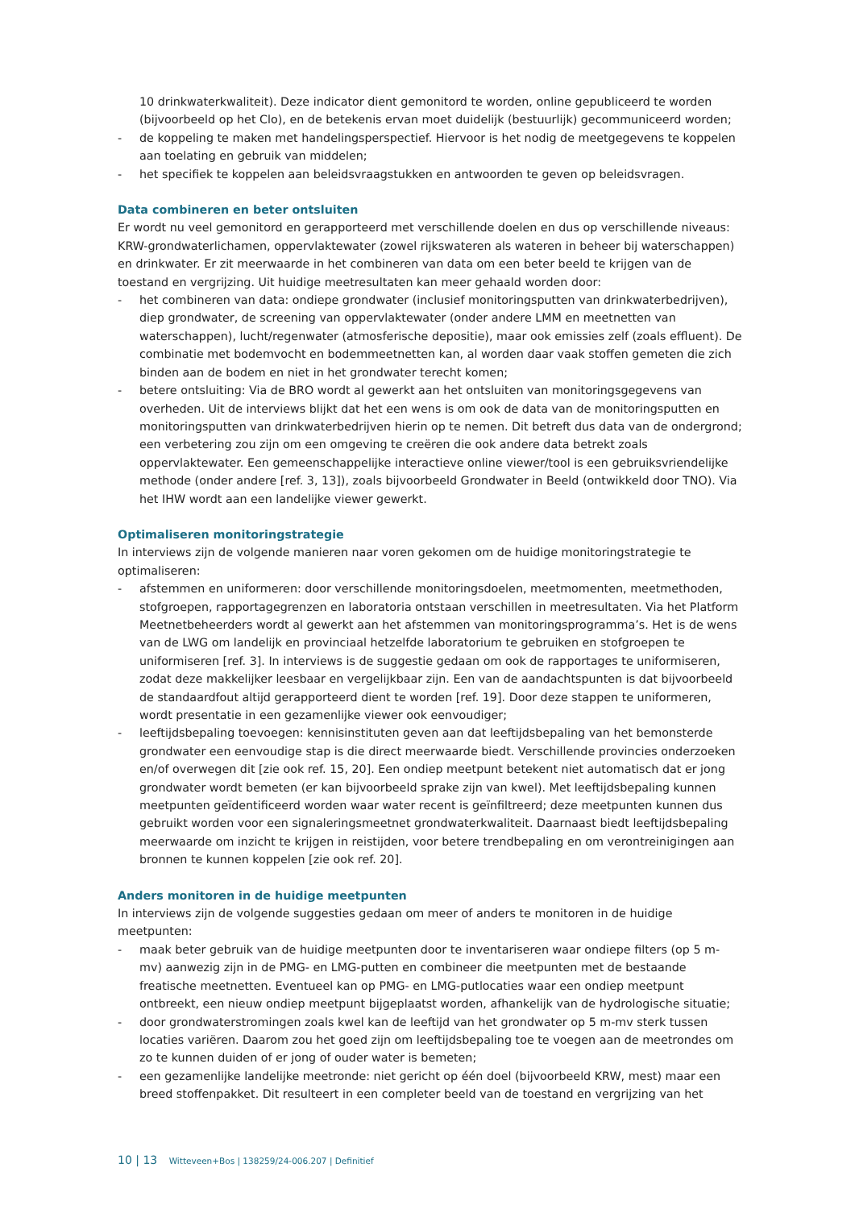10 drinkwaterkwaliteit). Deze indicator dient gemonitord te worden, online gepubliceerd te worden (bijvoorbeeld op het Clo), en de betekenis ervan moet duidelijk (bestuurlijk) gecommuniceerd worden;
- de koppeling te maken met handelingsperspectief. Hiervoor is het nodig de meetgegevens te koppelen aan toelating en gebruik van middelen;
- het specifiek te koppelen aan beleidsvraagstukken en antwoorden te geven op beleidsvragen.
Data combineren en beter ontsluiten
Er wordt nu veel gemonitord en gerapporteerd met verschillende doelen en dus op verschillende niveaus: KRW-grondwaterlichamen, oppervlaktewater (zowel rijkswateren als wateren in beheer bij waterschappen) en drinkwater. Er zit meerwaarde in het combineren van data om een beter beeld te krijgen van de toestand en vergrijzing. Uit huidige meetresultaten kan meer gehaald worden door:
- het combineren van data: ondiepe grondwater (inclusief monitoringsputten van drinkwaterbedrijven), diep grondwater, de screening van oppervlaktewater (onder andere LMM en meetnetten van waterschappen), lucht/regenwater (atmosferische depositie), maar ook emissies zelf (zoals effluent). De combinatie met bodemvocht en bodemmeetnetten kan, al worden daar vaak stoffen gemeten die zich binden aan de bodem en niet in het grondwater terecht komen;
- betere ontsluiting: Via de BRO wordt al gewerkt aan het ontsluiten van monitoringsgegevens van overheden. Uit de interviews blijkt dat het een wens is om ook de data van de monitoringsputten en monitoringsputten van drinkwaterbedrijven hierin op te nemen. Dit betreft dus data van de ondergrond; een verbetering zou zijn om een omgeving te creëren die ook andere data betrekt zoals oppervlaktewater. Een gemeenschappelijke interactieve online viewer/tool is een gebruiksvriendelijke methode (onder andere [ref. 3, 13]), zoals bijvoorbeeld Grondwater in Beeld (ontwikkeld door TNO). Via het IHW wordt aan een landelijke viewer gewerkt.
Optimaliseren monitoringstrategie
In interviews zijn de volgende manieren naar voren gekomen om de huidige monitoringstrategie te optimaliseren:
- afstemmen en uniformeren: door verschillende monitoringsdoelen, meetmomenten, meetmethoden, stofgroepen, rapportagegrenzen en laboratoria ontstaan verschillen in meetresultaten. Via het Platform Meetnetbeheerders wordt al gewerkt aan het afstemmen van monitoringsprogramma’s. Het is de wens van de LWG om landelijk en provinciaal hetzelfde laboratorium te gebruiken en stofgroepen te uniformiseren [ref. 3]. In interviews is de suggestie gedaan om ook de rapportages te uniformiseren, zodat deze makkelijker leesbaar en vergelijkbaar zijn. Een van de aandachtspunten is dat bijvoorbeeld de standaardfout altijd gerapporteerd dient te worden [ref. 19]. Door deze stappen te uniformeren, wordt presentatie in een gezamenlijke viewer ook eenvoudiger;
- leeftijdsbepaling toevoegen: kennisinstituten geven aan dat leeftijdsbepaling van het bemonsterde grondwater een eenvoudige stap is die direct meerwaarde biedt. Verschillende provincies onderzoeken en/of overwegen dit [zie ook ref. 15, 20]. Een ondiep meetpunt betekent niet automatisch dat er jong grondwater wordt bemeten (er kan bijvoorbeeld sprake zijn van kwel). Met leeftijdsbepaling kunnen meetpunten geïdentificeerd worden waar water recent is geïnfiltreerd; deze meetpunten kunnen dus gebruikt worden voor een signaleringsmeetnet grondwaterkwaliteit. Daarnaast biedt leeftijdsbepaling meerwaarde om inzicht te krijgen in reistijden, voor betere trendbepaling en om verontreinigingen aan bronnen te kunnen koppelen [zie ook ref. 20].
Anders monitoren in de huidige meetpunten
In interviews zijn de volgende suggesties gedaan om meer of anders te monitoren in de huidige meetpunten:
- maak beter gebruik van de huidige meetpunten door te inventariseren waar ondiepe filters (op 5 m-mv) aanwezig zijn in de PMG- en LMG-putten en combineer die meetpunten met de bestaande freatische meetnetten. Eventueel kan op PMG- en LMG-putlocaties waar een ondiep meetpunt ontbreekt, een nieuw ondiep meetpunt bijgeplaatst worden, afhankelijk van de hydrologische situatie;
- door grondwaterstromingen zoals kwel kan de leeftijd van het grondwater op 5 m-mv sterk tussen locaties variëren. Daarom zou het goed zijn om leeftijdsbepaling toe te voegen aan de meetrondes om zo te kunnen duiden of er jong of ouder water is bemeten;
- een gezamenlijke landelijke meetronde: niet gericht op één doel (bijvoorbeeld KRW, mest) maar een breed stoffenpakket. Dit resulteert in een completer beeld van de toestand en vergrijzing van het
10 | 13 Witteveen+Bos | 138259/24-006.207 | Definitief